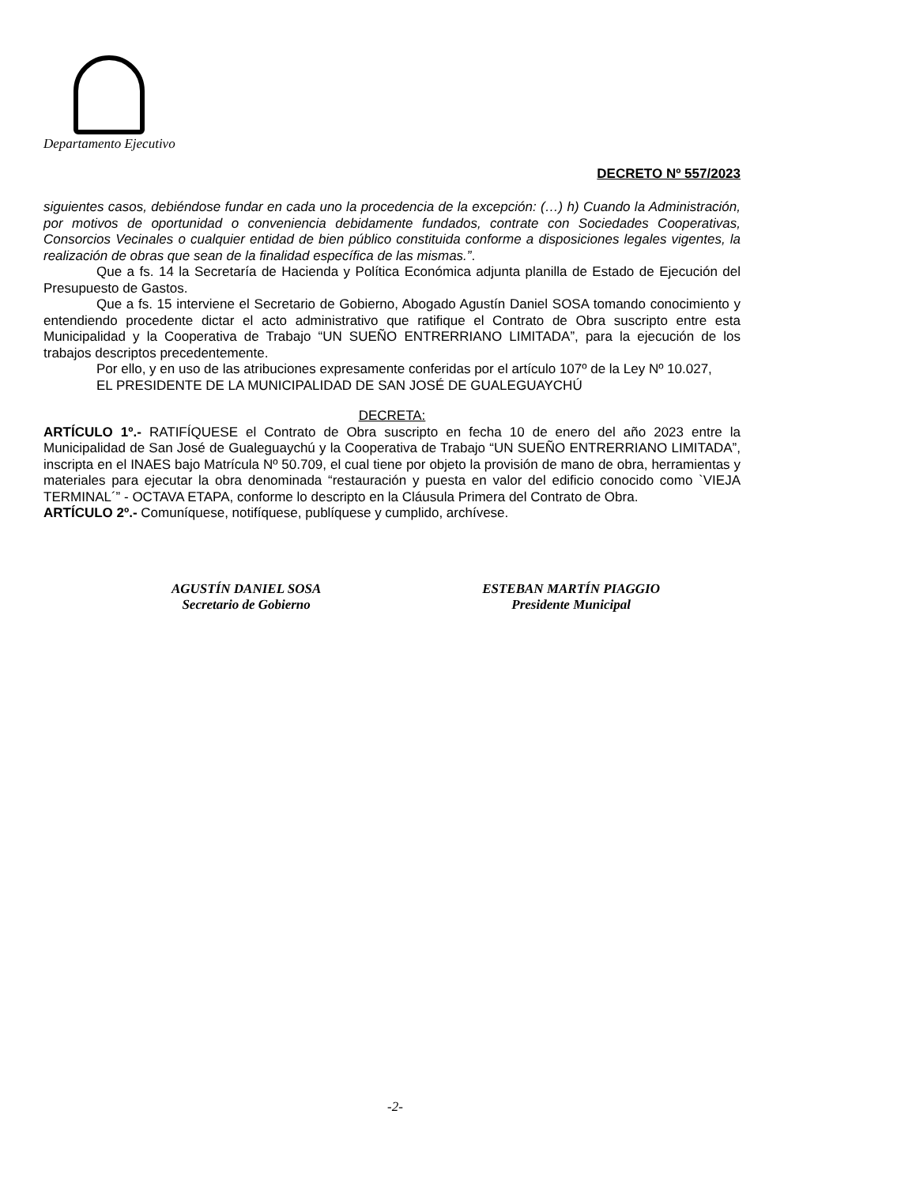Departamento Ejecutivo
DECRETO Nº 557/2023
siguientes casos, debiéndose fundar en cada uno la procedencia de la excepción: (…) h) Cuando la Administración, por motivos de oportunidad o conveniencia debidamente fundados, contrate con Sociedades Cooperativas, Consorcios Vecinales o cualquier entidad de bien público constituida conforme a disposiciones legales vigentes, la realización de obras que sean de la finalidad específica de las mismas.”.
Que a fs. 14 la Secretaría de Hacienda y Política Económica adjunta planilla de Estado de Ejecución del Presupuesto de Gastos.
Que a fs. 15 interviene el Secretario de Gobierno, Abogado Agustín Daniel SOSA tomando conocimiento y entendiendo procedente dictar el acto administrativo que ratifique el Contrato de Obra suscripto entre esta Municipalidad y la Cooperativa de Trabajo “UN SUEÑO ENTRERRIANO LIMITADA”, para la ejecución de los trabajos descriptos precedentemente.
Por ello, y en uso de las atribuciones expresamente conferidas por el artículo 107º de la Ley Nº 10.027,
EL PRESIDENTE DE LA MUNICIPALIDAD DE SAN JOSÉ DE GUALEGUAYCHÚ
DECRETA:
ARTÍCULO 1º.- RATIFÍQUESE el Contrato de Obra suscripto en fecha 10 de enero del año 2023 entre la Municipalidad de San José de Gualeguaychú y la Cooperativa de Trabajo “UN SUEÑO ENTRERRIANO LIMITADA”, inscripta en el INAES bajo Matrícula Nº 50.709, el cual tiene por objeto la provisión de mano de obra, herramientas y materiales para ejecutar la obra denominada “restauración y puesta en valor del edificio conocido como `VIEJA TERMINAL´” - OCTAVA ETAPA, conforme lo descripto en la Cláusula Primera del Contrato de Obra.
ARTÍCULO 2º.- Comuníquese, notifíquese, publíquese y cumplido, archívese.
AGUSTÍN DANIEL SOSA
Secretario de Gobierno
ESTEBAN MARTÍN PIAGGIO
Presidente Municipal
-2-